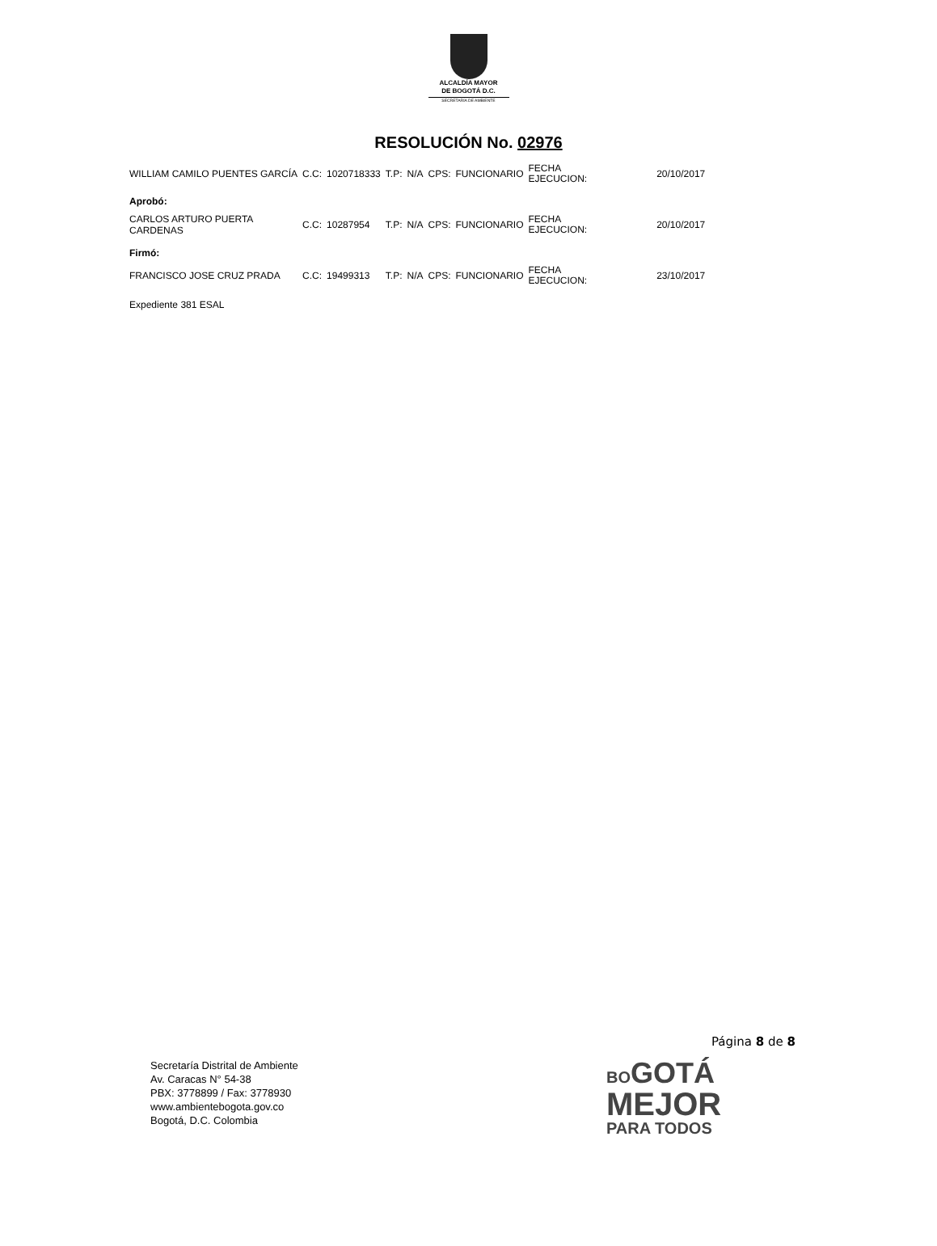ALCALDÍA MAYOR
DE BOGOTÁ D.C.
SECRETARÍA DE AMBIENTE
RESOLUCIÓN No. 02976
| WILLIAM CAMILO PUENTES GARCÍA | C.C: | 1020718333 | T.P: | N/A | CPS: | FUNCIONARIO | FECHA EJECUCION: | 20/10/2017 |
| Aprobó: | | | | | | | | |
| CARLOS ARTURO PUERTA CARDENAS | C.C: | 10287954 | T.P: | N/A | CPS: | FUNCIONARIO | FECHA EJECUCION: | 20/10/2017 |
| Firmó: | | | | | | | | |
| FRANCISCO JOSE CRUZ PRADA | C.C: | 19499313 | T.P: | N/A | CPS: | FUNCIONARIO | FECHA EJECUCION: | 23/10/2017 |
Expediente 381 ESAL
Página 8 de 8
Secretaría Distrital de Ambiente
Av. Caracas N° 54-38
PBX: 3778899 / Fax: 3778930
www.ambientebogota.gov.co
Bogotá, D.C. Colombia
BO GOTÁ
MEJOR
PARA TODOS